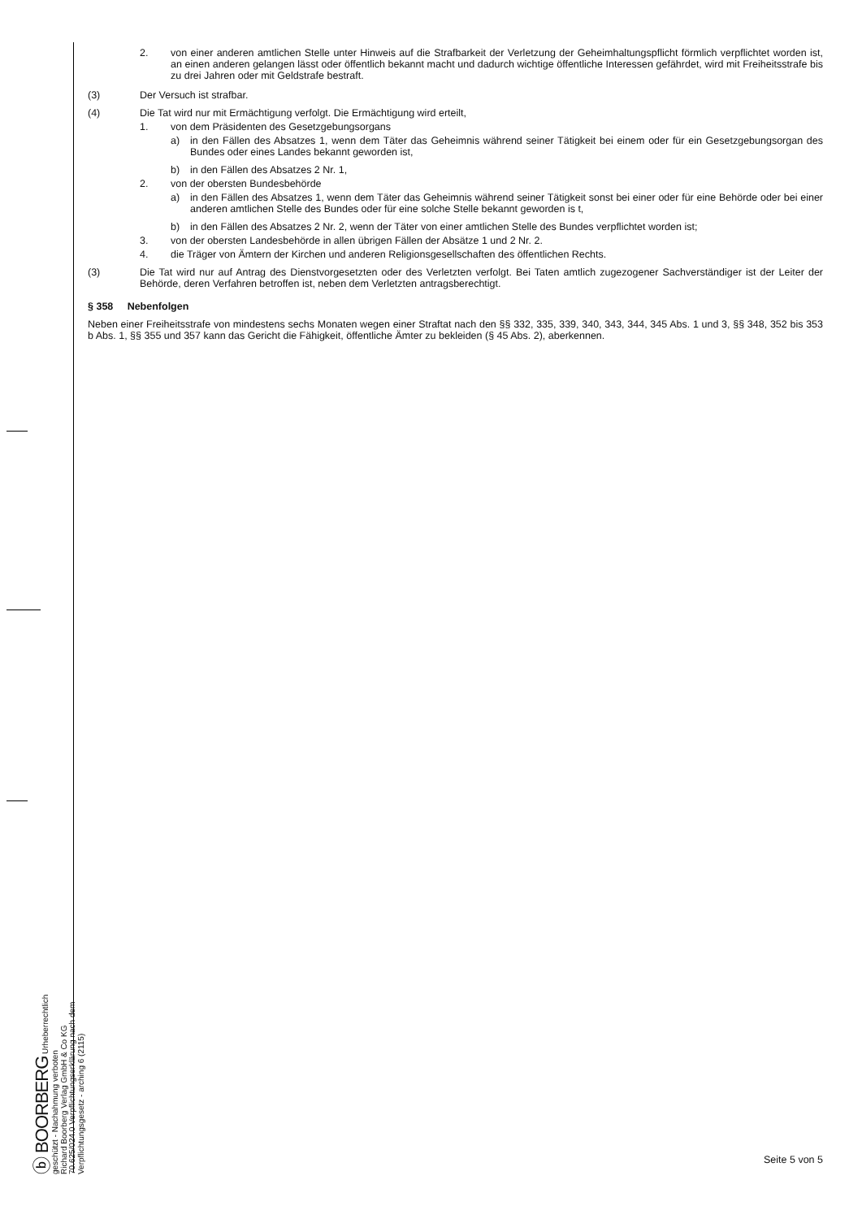ⓑ BOORBERG Urheberrechtlich geschützt - Nachahmung verboten
Richard Boorberg Verlag GmbH & Co KG
70.625/024.0 Verpflichtungserklärung nach dem Verpflichtungsgesetz - arching 6 (2115)
2. von einer anderen amtlichen Stelle unter Hinweis auf die Strafbarkeit der Verletzung der Geheimhaltungspflicht förmlich verpflichtet worden ist, an einen anderen gelangen lässt oder öffentlich bekannt macht und dadurch wichtige öffentliche Interessen gefährdet, wird mit Freiheitsstrafe bis zu drei Jahren oder mit Geldstrafe bestraft.
(3) Der Versuch ist strafbar.
(4) Die Tat wird nur mit Ermächtigung verfolgt. Die Ermächtigung wird erteilt,
1. von dem Präsidenten des Gesetzgebungsorgans
a) in den Fällen des Absatzes 1, wenn dem Täter das Geheimnis während seiner Tätigkeit bei einem oder für ein Gesetzgebungsorgan des Bundes oder eines Landes bekannt geworden ist,
b) in den Fällen des Absatzes 2 Nr. 1,
2. von der obersten Bundesbehörde
a) in den Fällen des Absatzes 1, wenn dem Täter das Geheimnis während seiner Tätigkeit sonst bei einer oder für eine Behörde oder bei einer anderen amtlichen Stelle des Bundes oder für eine solche Stelle bekannt geworden is t,
b) in den Fällen des Absatzes 2 Nr. 2, wenn der Täter von einer amtlichen Stelle des Bundes verpflichtet worden ist;
3. von der obersten Landesbehörde in allen übrigen Fällen der Absätze 1 und 2 Nr. 2.
4. die Träger von Ämtern der Kirchen und anderen Religionsgesellschaften des öffentlichen Rechts.
(3) Die Tat wird nur auf Antrag des Dienstvorgesetzten oder des Verletzten verfolgt. Bei Taten amtlich zugezogener Sachverständiger ist der Leiter der Behörde, deren Verfahren betroffen ist, neben dem Verletzten antragsberechtigt.
§ 358 Nebenfolgen
Neben einer Freiheitsstrafe von mindestens sechs Monaten wegen einer Straftat nach den §§ 332, 335, 339, 340, 343, 344, 345 Abs. 1 und 3, §§ 348, 352 bis 353 b Abs. 1, §§ 355 und 357 kann das Gericht die Fähigkeit, öffentliche Ämter zu bekleiden (§ 45 Abs. 2), aberkennen.
Seite 5 von 5